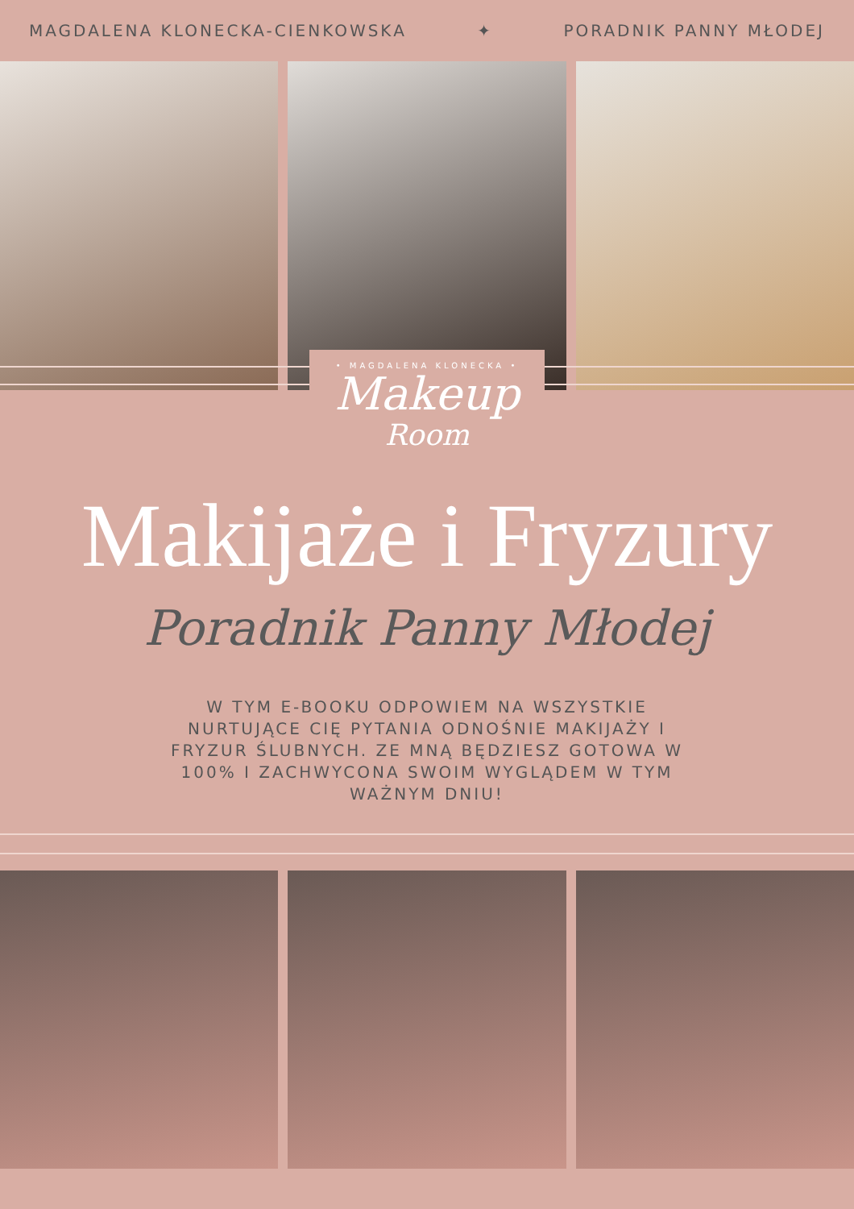MAGDALENA KLONECKA-CIENKOWSKA ✦ PORADNIK PANNY MŁODEJ
• MAGDALENA KLONECKA •
Makeup
Room
Makijaże i Fryzury
Poradnik Panny Młodej
W TYM E-BOOKU ODPOWIEM NA WSZYSTKIE NURTUJĄCE CIĘ PYTANIA ODNOŚNIE MAKIJAŻY I FRYZUR ŚLUBNYCH. ZE MNĄ BĘDZIESZ GOTOWA W 100% I ZACHWYCONA SWOIM WYGLĄDEM W TYM WAŻNYM DNIU!